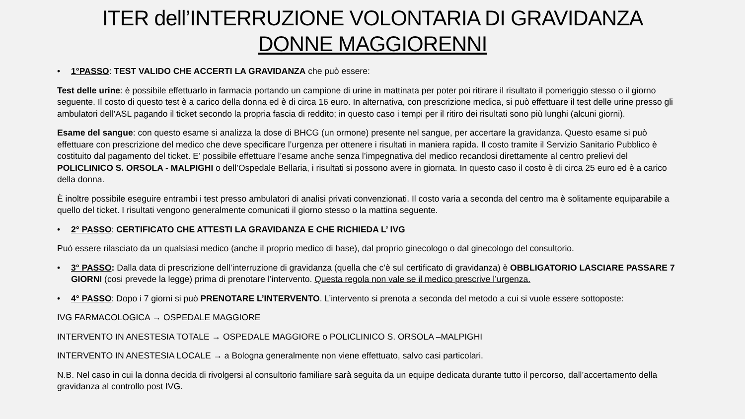ITER dell’INTERRUZIONE VOLONTARIA DI GRAVIDANZA
DONNE MAGGIORENNI
• 1°PASSO: TEST VALIDO CHE ACCERTI LA GRAVIDANZA che può essere:
Test delle urine: è possibile effettuarlo in farmacia portando un campione di urine in mattinata per poter poi ritirare il risultato il pomeriggio stesso o il giorno seguente. Il costo di questo test è a carico della donna ed è di circa 16 euro. In alternativa, con prescrizione medica, si può effettuare il test delle urine presso gli ambulatori dell'ASL pagando il ticket secondo la propria fascia di reddito; in questo caso i tempi per il ritiro dei risultati sono più lunghi (alcuni giorni).
Esame del sangue: con questo esame si analizza la dose di BHCG (un ormone) presente nel sangue, per accertare la gravidanza. Questo esame si può effettuare con prescrizione del medico che deve specificare l’urgenza per ottenere i risultati in maniera rapida. Il costo tramite il Servizio Sanitario Pubblico è costituito dal pagamento del ticket. E’ possibile effettuare l’esame anche senza l’impegnativa del medico recandosi direttamente al centro prelievi del POLICLINICO S. ORSOLA - MALPIGHI o dell’Ospedale Bellaria, i risultati si possono avere in giornata. In questo caso il costo è di circa 25 euro ed è a carico della donna.
È inoltre possibile eseguire entrambi i test presso ambulatori di analisi privati convenzionati. Il costo varia a seconda del centro ma è solitamente equiparabile a quello del ticket. I risultati vengono generalmente comunicati il giorno stesso o la mattina seguente.
• 2° PASSO: CERTIFICATO CHE ATTESTI LA GRAVIDANZA E CHE RICHIEDA L’ IVG
Può essere rilasciato da un qualsiasi medico (anche il proprio medico di base), dal proprio ginecologo o dal ginecologo del consultorio.
• 3° PASSO: Dalla data di prescrizione dell’interruzione di gravidanza (quella che c’è sul certificato di gravidanza) è OBBLIGATORIO LASCIARE PASSARE 7 GIORNI (cosi prevede la legge) prima di prenotare l’intervento. Questa regola non vale se il medico prescrive l’urgenza.
• 4° PASSO: Dopo i 7 giorni si può PRENOTARE L’INTERVENTO. L’intervento si prenota a seconda del metodo a cui si vuole essere sottoposte:
IVG FARMACOLOGICA → OSPEDALE MAGGIORE
INTERVENTO IN ANESTESIA TOTALE → OSPEDALE MAGGIORE o POLICLINICO S. ORSOLA –MALPIGHI
INTERVENTO IN ANESTESIA LOCALE → a Bologna generalmente non viene effettuato, salvo casi particolari.
N.B. Nel caso in cui la donna decida di rivolgersi al consultorio familiare sarà seguita da un equipe dedicata durante tutto il percorso, dall’accertamento della gravidanza al controllo post IVG.